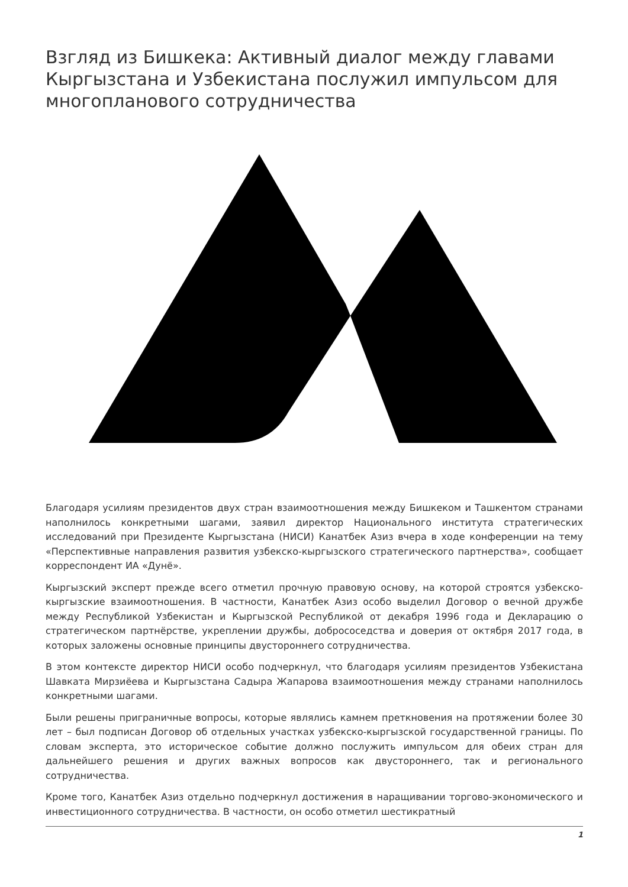Взгляд из Бишкека: Активный диалог между главами Кыргызстана и Узбекистана послужил импульсом для многопланового сотрудничества
Благодаря усилиям президентов двух стран взаимоотношения между Бишкеком и Ташкентом странами наполнилось конкретными шагами, заявил директор Национального института стратегических исследований при Президенте Кыргызстана (НИСИ) Канатбек Азиз вчера в ходе конференции на тему «Перспективные направления развития узбекско-кыргызского стратегического партнерства», сообщает корреспондент ИА «Дунё».
Кыргызский эксперт прежде всего отметил прочную правовую основу, на которой строятся узбекско-кыргызские взаимоотношения. В частности, Канатбек Азиз особо выделил Договор о вечной дружбе между Республикой Узбекистан и Кыргызской Республикой от декабря 1996 года и Декларацию о стратегическом партнёрстве, укреплении дружбы, добрососедства и доверия от октября 2017 года, в которых заложены основные принципы двустороннего сотрудничества.
В этом контексте директор НИСИ особо подчеркнул, что благодаря усилиям президентов Узбекистана Шавката Мирзиёева и Кыргызстана Садыра Жапарова взаимоотношения между странами наполнилось конкретными шагами.
Были решены приграничные вопросы, которые являлись камнем преткновения на протяжении более 30 лет – был подписан Договор об отдельных участках узбекско-кыргызской государственной границы. По словам эксперта, это историческое событие должно послужить импульсом для обеих стран для дальнейшего решения и других важных вопросов как двустороннего, так и регионального сотрудничества.
Кроме того, Канатбек Азиз отдельно подчеркнул достижения в наращивании торгово-экономического и инвестиционного сотрудничества. В частности, он особо отметил шестикратный
1